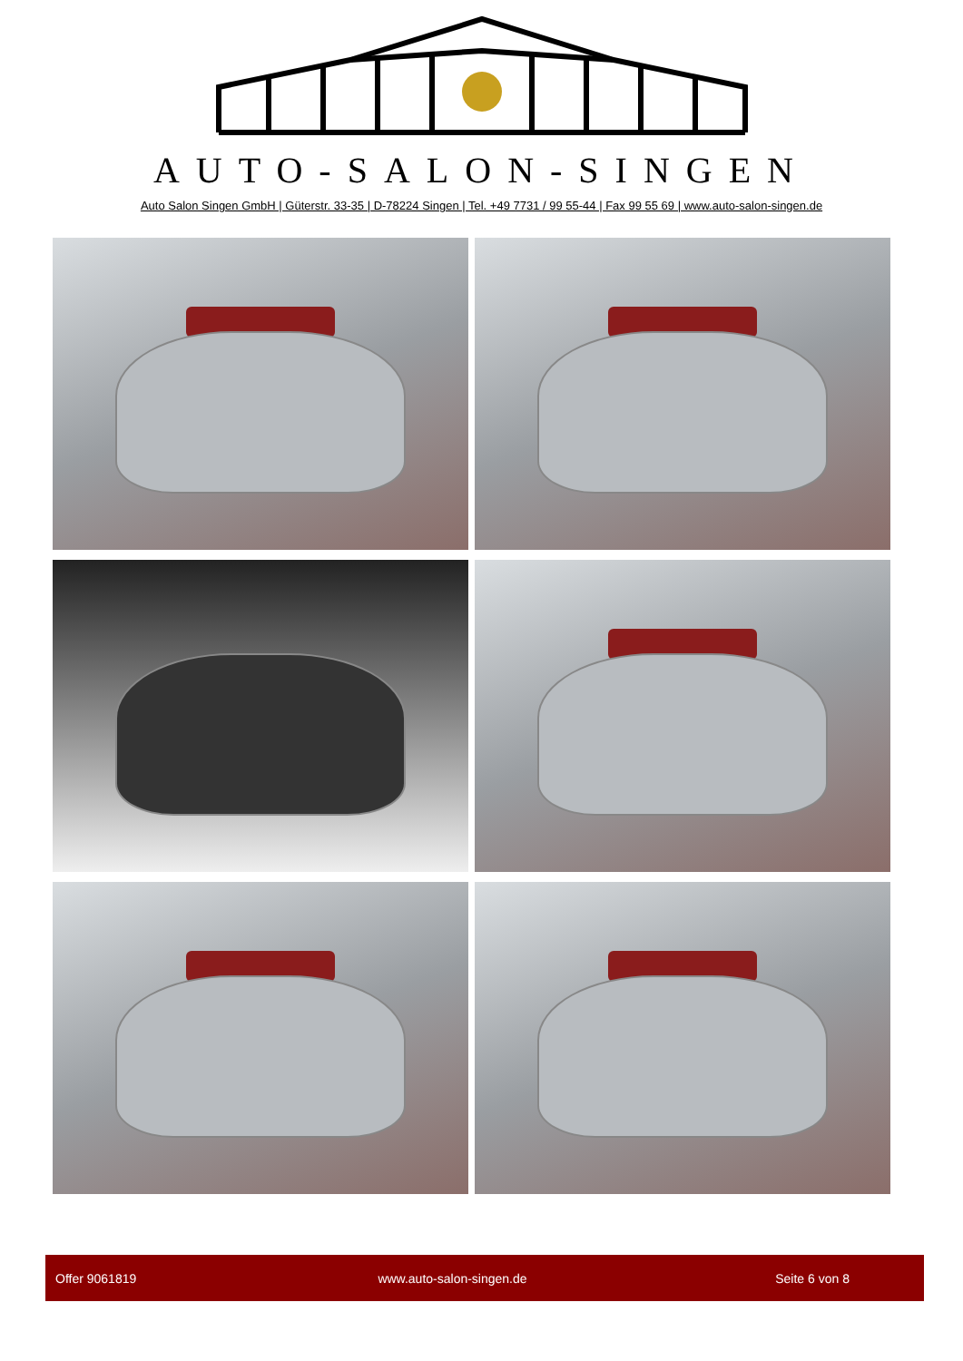AUTO-SALON-SINGEN
Auto Salon Singen GmbH | Güterstr. 33-35 | D-78224 Singen | Tel. +49 7731 / 99 55-44 | Fax 99 55 69 | www.auto-salon-singen.de
Offer 9061819 www.auto-salon-singen.de Seite 6 von 8